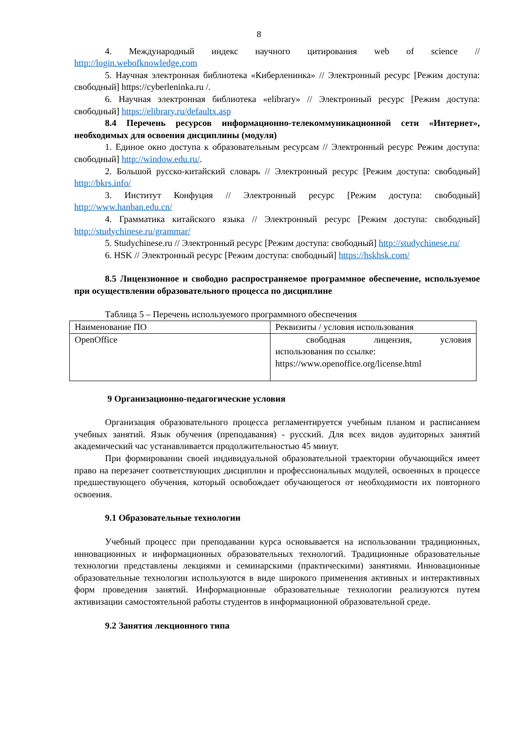8
4. Международный индекс научного цитирования web of science // http://login.webofknowledge.com
5. Научная электронная библиотека «Киберленинка» // Электронный ресурс [Режим доступа: свободный] https://cyberleninka.ru /.
6. Научная электронная библиотека «elibrary» // Электронный ресурс [Режим доступа: свободный] https://elibrary.ru/defaultx.asp
8.4 Перечень ресурсов информационно-телекоммуникационной сети «Интернет», необходимых для освоения дисциплины (модуля)
1. Единое окно доступа к образовательным ресурсам // Электронный ресурс Режим доступа: свободный] http://window.edu.ru/.
2. Большой русско-китайский словарь // Электронный ресурс [Режим доступа: свободный] http://bkrs.info/
3. Институт Конфуция // Электронный ресурс [Режим доступа: свободный] http://www.hanban.edu.cn/
4. Грамматика китайского языка // Электронный ресурс [Режим доступа: свободный] http://studychinese.ru/grammar/
5. Studychinese.ru // Электронный ресурс [Режим доступа: свободный] http://studychinese.ru/
6. HSK // Электронный ресурс [Режим доступа: свободный] https://hskhsk.com/
8.5 Лицензионное и свободно распространяемое программное обеспечение, используемое при осуществлении образовательного процесса по дисциплине
Таблица 5 – Перечень используемого программного обеспечения
| Наименование ПО | Реквизиты / условия использования |
| OpenOffice | свободная лицензия, условия использования по ссылке: https://www.openoffice.org/license.html |
9 Организационно-педагогические условия
Организация образовательного процесса регламентируется учебным планом и расписанием учебных занятий. Язык обучения (преподавания) - русский. Для всех видов аудиторных занятий академический час устанавливается продолжительностью 45 минут.
При формировании своей индивидуальной образовательной траектории обучающийся имеет право на перезачет соответствующих дисциплин и профессиональных модулей, освоенных в процессе предшествующего обучения, который освобождает обучающегося от необходимости их повторного освоения.
9.1 Образовательные технологии
Учебный процесс при преподавании курса основывается на использовании традиционных, инновационных и информационных образовательных технологий. Традиционные образовательные технологии представлены лекциями и семинарскими (практическими) занятиями. Инновационные образовательные технологии используются в виде широкого применения активных и интерактивных форм проведения занятий. Информационные образовательные технологии реализуются путем активизации самостоятельной работы студентов в информационной образовательной среде.
9.2 Занятия лекционного типа